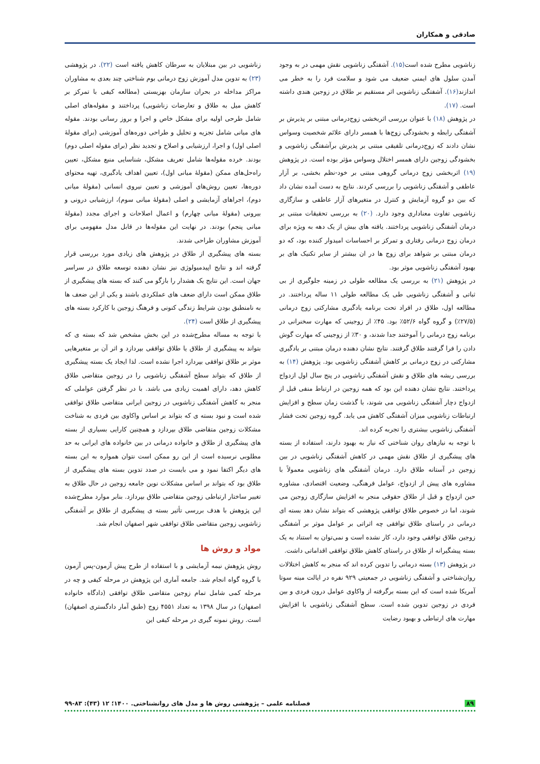صادقی و همکاران
زناشویی مطرح شده است(۱۵). آشفتگی زناشویی نقش مهمی در به وجود آمدن سلول های ایمنی ضعیف می شود و سلامت فرد را به خطر می اندازند(۱۶). آشفتگی زناشویی اثر مستقیم بر طلاق در زوجین هندی داشته است. (۱۷).
در پژوهش (۱۸) با عنوان بررسی اثربخشی زوج‌درمانی مبتنی بر پذیرش بر آشفتگی رابطه و بخشودگی زوج‌ها با همسر دارای علائم شخصیت وسواس نشان دادند که زوج‌درمانی تلفیقی مبتنی بر پذیرش برآشفتگی زناشویی و بخشودگی زوجین دارای همسر اختلال وسواس مؤثر بوده است. در پژوهش (۱۹) اثربخشی زوج درمانی گروهی مبتنی بر خود-نظم بخشی، بر آزار عاطفی و آشفتگی زناشویی را بررسی کردند. نتایج به دست آمده نشان داد که بین دو گروه آزمایش و کنترل در متغیرهای آزار عاطفی و سازگاری زناشویی تفاوت معناداری وجود دارد. (۲۰) به بررسی تحقیقات مبتنی بر درمان آشفتگی زناشویی پرداختند. یافته های بیش از یک دهه به ویژه برای درمان زوج درمانی رفتاری و تمرکز بر احساسات امیدوار کننده بود، که دو درمان مبتنی بر شواهد برای زوج ها در ان بیشتر از سایر تکنیک های بر بهبود آشفتگی زناشویی موثر بود.
در پژوهش (۲۱) به بررسی یک مطالعه طولی در زمینه جلوگیری از بی ثباتی و آشفتگی زناشویی طی یک مطالعه طولی ۱۱ ساله پرداختند. در مطالعه اول، طلاق در افراد تحت برنامه یادگیری مشارکتی زوج درمانی (۲۷/۵٪) و گروه گواه ۵۲/۶٪ بود. ۴۵٪ از زوجینی که مهارت سخنرانی در برنامه زوج درمانی را آموختند جدا شدند، و ۳۰٪ از زوجینی که مهارت گوش دادن را فرا گرفتند طلاق گرفتند. نتایج نشان دهنده درمان مبتنی بر یادگیری مشارکتی در زوج درمانی بر کاهش آشفتگی زناشویی بود. پژوهش (۱۴) به بررسی ریشه های طلاق و نقش آشفتگی زناشویی در پنج سال اول ازدواج پرداختند. نتایج نشان دهنده این بود که همه زوجین در ارتباط منفی قبل از ازدواج دچار آشفتگی زناشویی می شوند، با گذشت زمان سطح و افزایش ارتباطات زناشویی میزان آشفتگی کاهش می یابد. گروه زوجین تحت فشار آشفتگی زناشویی بیشتری را تجربه کرده اند.
با توجه به نیازهای روان شناختی که نیاز به بهبود دارند، استفاده از بسته های پیشگیری از طلاق نقش مهمی در کاهش آشفتگی زناشویی در بین زوجین در آستانه طلاق دارد. درمان آشفتگی های زناشویی معمولاً با مشاوره های پیش از ازدواج، عوامل فرهنگی، وضعیت اقتصادی، مشاوره حین ازدواج و قبل از طلاق حقوقی منجر به افزایش سازگاری زوجین می شوند، اما در خصوص طلاق توافقی پژوهشی که بتواند نشان دهد بسته ای درمانی در راستای طلاق توافقی چه اثراتی بر عوامل موثر بر آشفتگی زوجین طلاق توافقی وجود دارد، کار نشده است و نمی‌توان به استناد به یک بسته پیشگیرانه از طلاق در راستای کاهش طلاق توافقی اقداماتی داشت.
در پژوهش (۱۳) بسته درمانی را تدوین کرده اند که منجر به کاهش اختلالات روان‌شناختی و آشفتگی زناشویی در جمعیتی ۹۲۹ نفره در ایالت مینه سوتا آمریکا شده است که این بسته برگرفته از واکاوی عوامل درون فردی و بین فردی در زوجین تدوین شده است. سطح آشفتگی زناشویی با افزایش مهارت های ارتباطی و بهبود رضایت
زناشویی در بین مبتلایان به سرطان کاهش یافته است (۲۲). در پژوهشی (۲۳) به تدوین مدل آموزش زوج درمانی بوم شناختی چند بعدی به مشاوران مراکز مداخله در بحران سازمان بهزیستی (مطالعه کیفی با تمرکز بر کاهش میل به طلاق و تعارضات زناشویی) پرداختند و مقوله‌های اصلی شامل طرحی اولیه برای مشکل خاص و اجرا و بروز رسانی بودند. مقوله های میانی شامل تجزیه و تحلیل و طراحی دوره‌های آموزشی (برای مقولهٔ اصلی اول) و اجرا، ارزشیابی و اصلاح و تجدید نظر (برای مقوله اصلی دوم) بودند. خرده مقوله‌ها شامل تعریف مشکل، شناسایی منبع مشکل، تعیین راه‌حل‌های ممکن (مقولهٔ میانی اول)، تعیین اهداف یادگیری، تهیه محتوای دوره‌ها، تعیین روش‌های آموزشی و تعیین نیروی انسانی (مقولهٔ میانی دوم)، اجراهای آزمایشی و اصلی (مقولهٔ میانی سوم)، ارزشیابی درونی و بیرونی (مقولهٔ میانی چهارم) و اعمال اصلاحات و اجرای مجدد (مقولهٔ میانی پنجم) بودند. در نهایت این مقوله‌ها در قابل مدل مفهومی برای آموزش مشاوران طراحی شدند.
بسته های پیشگیری از طلاق در پژوهش های زیادی مورد بررسی قرار گرفته اند و نتایج اپیدمیولوژی نیز نشان دهنده توسعه طلاق در سراسر جهان است. این نتایج یک هشدار را بازگو می کنند که بسته های پیشگیری از طلاق ممکن است دارای ضعف های عملکردی باشند و یکی از این ضعف ها به نامنطبق بودن شرایط زندگی کنونی و فرهنگ زوجین با کارکرد بسته های پیشگیری از طلاق است (۲۴).
با توجه به مساله مطرح‌شده در این بخش مشخص شد که بسته ی که بتواند به پیشگیری از طلاق یا طلاق توافقی بپردازد و اثر آن بر متغیرهایی موثر بر طلاق توافقی بپردازد اجرا نشده است. لذا ایجاد یک بسته پیشگیری از طلاق که بتواند سطح آشفتگی زناشویی را در زوجین متقاضی طلاق کاهش دهد، دارای اهمیت زیادی می باشد. با در نظر گرفتن عواملی که منجر به کاهش آشفتگی زناشویی در زوجین ایرانی متقاضی طلاق توافقی شده است و نبود بسته ی که بتواند بر اساس واکاوی بین فردی به شناخت مشکلات زوجین متقاضی طلاق بپردازد و همچنین کارایی بسیاری از بسته های پیشگیری از طلاق و خانواده درمانی در بین خانواده های ایرانی به حد مطلوبی نرسیده است از این رو ممکن است نتوان همواره به این بسته های دیگر اکتفا نمود و می بایست در صدد تدوین بسته های پیشگیری از طلاق بود که بتواند بر اساس مشکلات نوین جامعه زوجین در حال طلاق به تغییر ساختار ارتباطی زوجین متقاضی طلاق بپردازد. بنابر موارد مطرح‌شده این پژوهش با هدف بررسی تأثیر بسته ی پیشگیری از طلاق بر آشفتگی زناشویی زوجین متقاضی طلاق توافقی شهر اصفهان انجام شد.
مواد و روش ها
روش پژوهش نیمه آزمایشی و با استفاده از طرح پیش آزمون-پس آزمون با گروه گواه انجام شد. جامعه آماری این پژوهش در مرحله کیفی و چه در مرحله کمی شامل تمام زوجین متقاضی طلاق توافقی (دادگاه خانواده اصفهان) در سال ۱۳۹۸ به تعداد ۴۵۵۱ زوج (طبق آمار دادگستری اصفهان) است. روش نمونه گیری در مرحله کیفی این
۸۹ فصلنامه علمی – پژوهشی روش ها و مدل های روانشناختی. ۱۴۰۰؛ ۱۲ (۴۳): ۸۳-۹۹